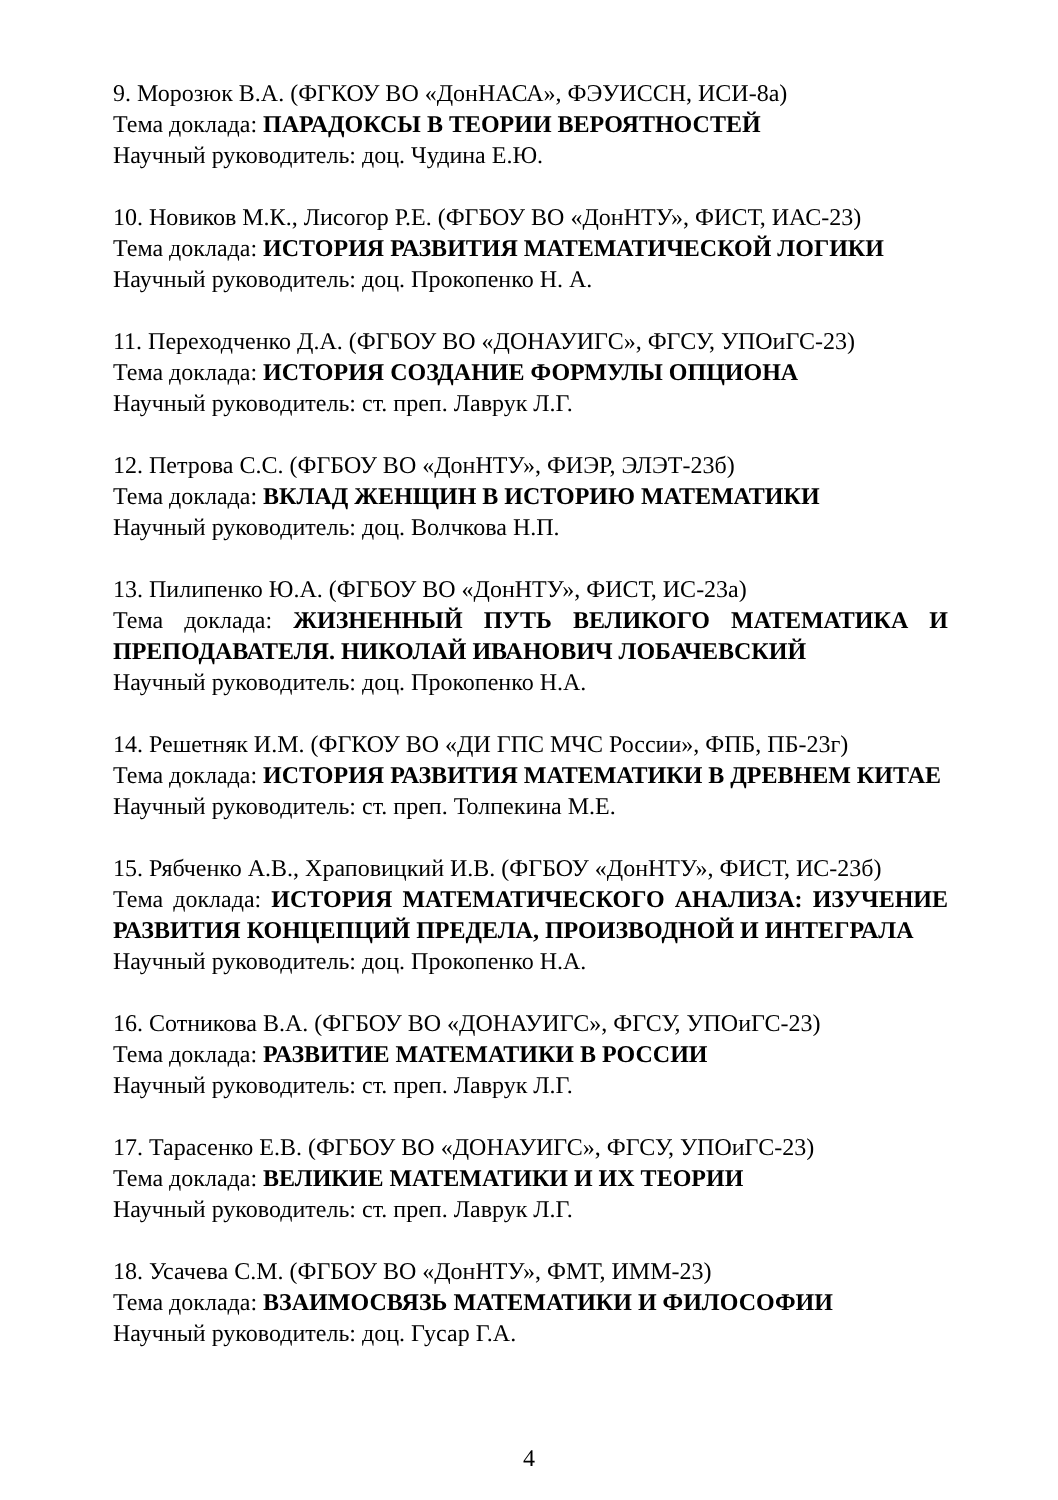9. Морозюк В.А. (ФГКОУ ВО «ДонНАСА», ФЭУИССН, ИСИ-8а)
Тема доклада: ПАРАДОКСЫ В ТЕОРИИ ВЕРОЯТНОСТЕЙ
Научный руководитель: доц. Чудина Е.Ю.
10. Новиков М.К., Лисогор Р.Е. (ФГБОУ ВО «ДонНТУ», ФИСТ, ИАС-23)
Тема доклада: ИСТОРИЯ РАЗВИТИЯ МАТЕМАТИЧЕСКОЙ ЛОГИКИ
Научный руководитель: доц. Прокопенко Н. А.
11. Переходченко Д.А. (ФГБОУ ВО «ДОНАУИГС», ФГСУ, УПОиГС-23)
Тема доклада: ИСТОРИЯ СОЗДАНИЕ ФОРМУЛЫ ОПЦИОНА
Научный руководитель: ст. преп. Лаврук Л.Г.
12. Петрова С.С. (ФГБОУ ВО «ДонНТУ», ФИЭР, ЭЛЭТ-23б)
Тема доклада: ВКЛАД ЖЕНЩИН В ИСТОРИЮ МАТЕМАТИКИ
Научный руководитель: доц. Волчкова Н.П.
13. Пилипенко Ю.А. (ФГБОУ ВО «ДонНТУ», ФИСТ, ИС-23а)
Тема доклада: ЖИЗНЕННЫЙ ПУТЬ ВЕЛИКОГО МАТЕМАТИКА И ПРЕПОДАВАТЕЛЯ. НИКОЛАЙ ИВАНОВИЧ ЛОБАЧЕВСКИЙ
Научный руководитель: доц. Прокопенко Н.А.
14. Решетняк И.М. (ФГКОУ ВО «ДИ ГПС МЧС России», ФПБ, ПБ-23г)
Тема доклада: ИСТОРИЯ РАЗВИТИЯ МАТЕМАТИКИ В ДРЕВНЕМ КИТАЕ
Научный руководитель: ст. преп. Толпекина М.Е.
15. Рябченко А.В., Храповицкий И.В. (ФГБОУ «ДонНТУ», ФИСТ, ИС-23б)
Тема доклада: ИСТОРИЯ МАТЕМАТИЧЕСКОГО АНАЛИЗА: ИЗУЧЕНИЕ РАЗВИТИЯ КОНЦЕПЦИЙ ПРЕДЕЛА, ПРОИЗВОДНОЙ И ИНТЕГРАЛА
Научный руководитель: доц. Прокопенко Н.А.
16. Сотникова В.А. (ФГБОУ ВО «ДОНАУИГС», ФГСУ, УПОиГС-23)
Тема доклада: РАЗВИТИЕ МАТЕМАТИКИ В РОССИИ
Научный руководитель: ст. преп. Лаврук Л.Г.
17. Тарасенко Е.В. (ФГБОУ ВО «ДОНАУИГС», ФГСУ, УПОиГС-23)
Тема доклада: ВЕЛИКИЕ МАТЕМАТИКИ И ИХ ТЕОРИИ
Научный руководитель: ст. преп. Лаврук Л.Г.
18. Усачева С.М. (ФГБОУ ВО «ДонНТУ», ФМТ, ИММ-23)
Тема доклада: ВЗАИМОСВЯЗЬ МАТЕМАТИКИ И ФИЛОСОФИИ
Научный руководитель: доц. Гусар Г.А.
4